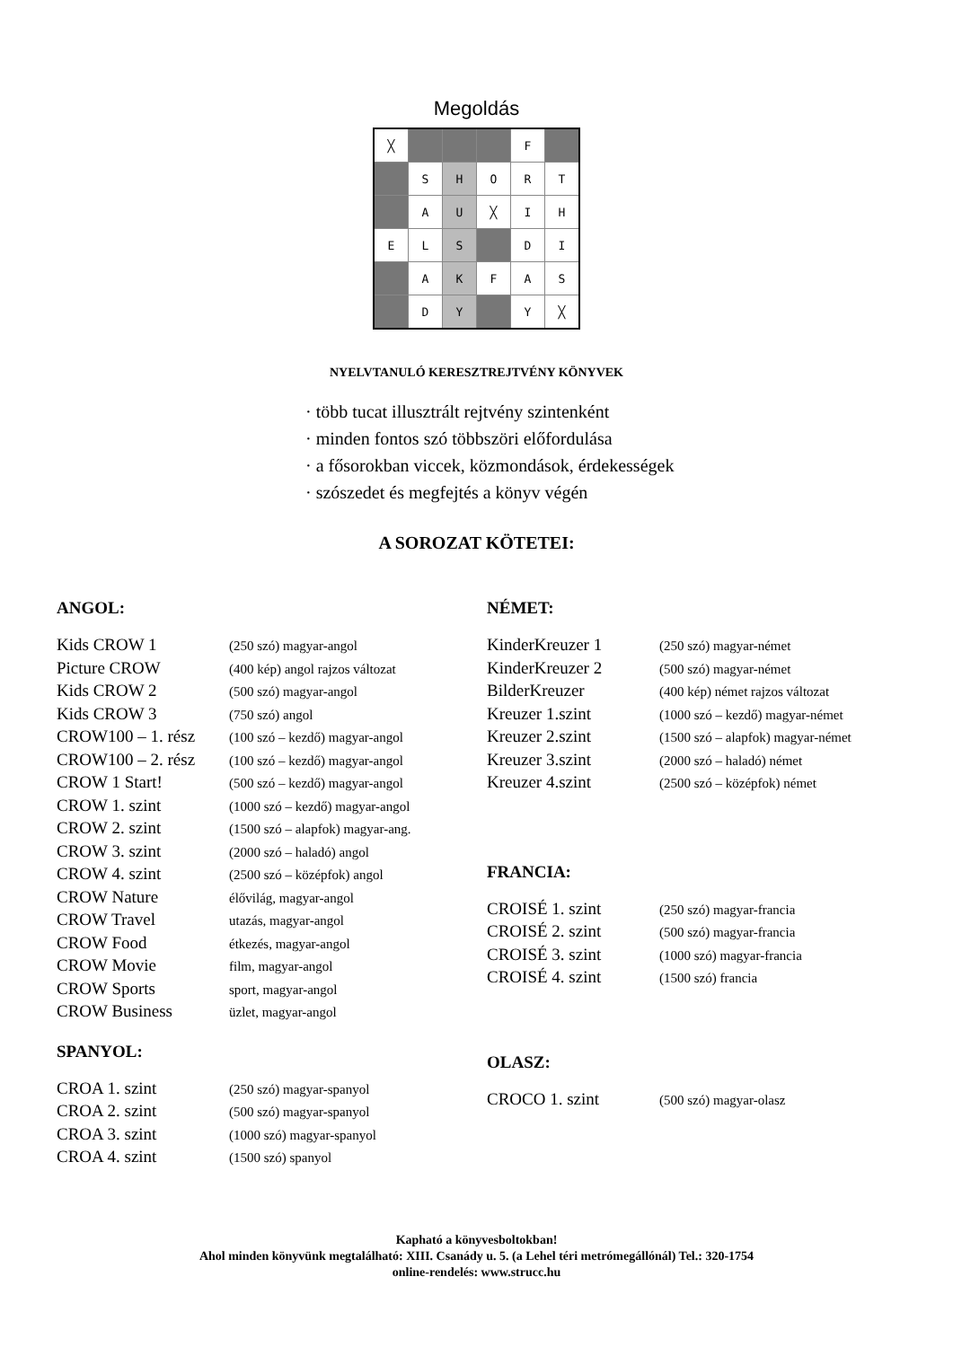Megoldás
| ╳ | | | | F | |
| | S | H | O | R | T |
| | A | U | ╳ | I | H |
| E | L | S | | D | I |
| | A | K | F | A | S |
| | D | Y | | Y | ╳ |
NYELVTANULÓ KERESZTREJTVÉNY KÖNYVEK
· több tucat illusztrált rejtvény szintenként
· minden fontos szó többszöri előfordulása
· a fősorokban viccek, közmondások, érdekességek
· szószedet és megfejtés a könyv végén
A SOROZAT KÖTETEI:
ANGOL:
| Kids CROW 1 | (250 szó) magyar-angol |
| Picture CROW | (400 kép) angol rajzos változat |
| Kids CROW 2 | (500 szó) magyar-angol |
| Kids CROW 3 | (750 szó) angol |
| CROW100 – 1. rész | (100 szó – kezdő) magyar-angol |
| CROW100 – 2. rész | (100 szó – kezdő) magyar-angol |
| CROW 1 Start! | (500 szó – kezdő) magyar-angol |
| CROW 1. szint | (1000 szó – kezdő) magyar-angol |
| CROW 2. szint | (1500 szó – alapfok) magyar-ang. |
| CROW 3. szint | (2000 szó – haladó) angol |
| CROW 4. szint | (2500 szó – középfok) angol |
| CROW Nature | élővilág, magyar-angol |
| CROW Travel | utazás, magyar-angol |
| CROW Food | étkezés, magyar-angol |
| CROW Movie | film, magyar-angol |
| CROW Sports | sport, magyar-angol |
| CROW Business | üzlet, magyar-angol |
SPANYOL:
| CROA 1. szint | (250 szó) magyar-spanyol |
| CROA 2. szint | (500 szó) magyar-spanyol |
| CROA 3. szint | (1000 szó) magyar-spanyol |
| CROA 4. szint | (1500 szó) spanyol |
NÉMET:
| KinderKreuzer 1 | (250 szó) magyar-német |
| KinderKreuzer 2 | (500 szó) magyar-német |
| BilderKreuzer | (400 kép) német rajzos változat |
| Kreuzer 1.szint | (1000 szó – kezdő) magyar-német |
| Kreuzer 2.szint | (1500 szó – alapfok) magyar-német |
| Kreuzer 3.szint | (2000 szó – haladó) német |
| Kreuzer 4.szint | (2500 szó – középfok) német |
FRANCIA:
| CROISÉ 1. szint | (250 szó) magyar-francia |
| CROISÉ 2. szint | (500 szó) magyar-francia |
| CROISÉ 3. szint | (1000 szó) magyar-francia |
| CROISÉ 4. szint | (1500 szó) francia |
OLASZ:
| CROCO 1. szint | (500 szó) magyar-olasz |
Kapható a könyvesboltokban!
Ahol minden könyvünk megtalálható: XIII. Csanády u. 5. (a Lehel téri metrómegállónál) Tel.: 320-1754
online-rendelés: www.strucc.hu